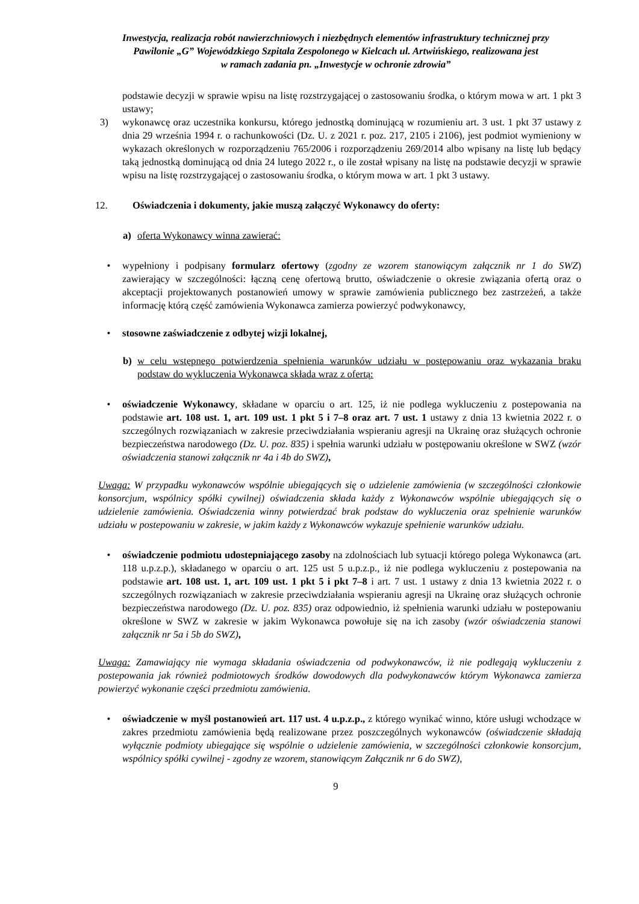Inwestycja, realizacja robót nawierzchniowych i niezbędnych elementów infrastruktury technicznej przy
Pawilonie „G” Wojewódzkiego Szpitala Zespolonego w Kielcach ul. Artwińskiego, realizowana jest
w ramach zadania pn. „Inwestycje w ochronie zdrowia”
podstawie decyzji w sprawie wpisu na listę rozstrzygającej o zastosowaniu środka, o którym mowa w art. 1 pkt 3 ustawy;
3) wykonawcę oraz uczestnika konkursu, którego jednostką dominującą w rozumieniu art. 3 ust. 1 pkt 37 ustawy z dnia 29 września 1994 r. o rachunkowości (Dz. U. z 2021 r. poz. 217, 2105 i 2106), jest podmiot wymieniony w wykazach określonych w rozporządzeniu 765/2006 i rozporządzeniu 269/2014 albo wpisany na listę lub będący taką jednostką dominującą od dnia 24 lutego 2022 r., o ile został wpisany na listę na podstawie decyzji w sprawie wpisu na listę rozstrzygającej o zastosowaniu środka, o którym mowa w art. 1 pkt 3 ustawy.
12. Oświadczenia i dokumenty, jakie muszą załączyć Wykonawcy do oferty:
a) oferta Wykonawcy winna zawierać:
• wypełniony i podpisany formularz ofertowy (zgodny ze wzorem stanowiącym załącznik nr 1 do SWZ) zawierający w szczególności: łączną cenę ofertową brutto, oświadczenie o okresie związania ofertą oraz o akceptacji projektowanych postanowień umowy w sprawie zamówienia publicznego bez zastrzeżeń, a także informację którą część zamówienia Wykonawca zamierza powierzyć podwykonawcy,
• stosowne zaświadczenie z odbytej wizji lokalnej,
b) w celu wstępnego potwierdzenia spełnienia warunków udziału w postępowaniu oraz wykazania braku podstaw do wykluczenia Wykonawca składa wraz z ofertą:
• oświadczenie Wykonawcy, składane w oparciu o art. 125, iż nie podlega wykluczeniu z postepowania na podstawie art. 108 ust. 1, art. 109 ust. 1 pkt 5 i 7–8 oraz art. 7 ust. 1 ustawy z dnia 13 kwietnia 2022 r. o szczególnych rozwiązaniach w zakresie przeciwdziałania wspieraniu agresji na Ukrainę oraz służących ochronie bezpieczeństwa narodowego (Dz. U. poz. 835) i spełnia warunki udziału w postępowaniu określone w SWZ (wzór oświadczenia stanowi załącznik nr 4a i 4b do SWZ),
Uwaga: W przypadku wykonawców wspólnie ubiegających się o udzielenie zamówienia (w szczególności członkowie konsorcjum, wspólnicy spółki cywilnej) oświadczenia składa każdy z Wykonawców wspólnie ubiegających się o udzielenie zamówienia. Oświadczenia winny potwierdzać brak podstaw do wykluczenia oraz spełnienie warunków udziału w postepowaniu w zakresie, w jakim każdy z Wykonawców wykazuje spełnienie warunków udziału.
• oświadczenie podmiotu udostepniającego zasoby na zdolnościach lub sytuacji którego polega Wykonawca (art. 118 u.p.z.p.), składanego w oparciu o art. 125 ust 5 u.p.z.p., iż nie podlega wykluczeniu z postepowania na podstawie art. 108 ust. 1, art. 109 ust. 1 pkt 5 i pkt 7–8 i art. 7 ust. 1 ustawy z dnia 13 kwietnia 2022 r. o szczególnych rozwiązaniach w zakresie przeciwdziałania wspieraniu agresji na Ukrainę oraz służących ochronie bezpieczeństwa narodowego (Dz. U. poz. 835) oraz odpowiednio, iż spełnienia warunki udziału w postepowaniu określone w SWZ w zakresie w jakim Wykonawca powołuje się na ich zasoby (wzór oświadczenia stanowi załącznik nr 5a i 5b do SWZ),
Uwaga: Zamawiający nie wymaga składania oświadczenia od podwykonawców, iż nie podlegają wykluczeniu z postepowania jak również podmiotowych środków dowodowych dla podwykonawców którym Wykonawca zamierza powierzyć wykonanie części przedmiotu zamówienia.
• oświadczenie w myśl postanowień art. 117 ust. 4 u.p.z.p., z którego wynikać winno, które usługi wchodzące w zakres przedmiotu zamówienia będą realizowane przez poszczególnych wykonawców (oświadczenie składają wyłącznie podmioty ubiegające się wspólnie o udzielenie zamówienia, w szczególności członkowie konsorcjum, wspólnicy spółki cywilnej - zgodny ze wzorem, stanowiącym Załącznik nr 6 do SWZ),
9